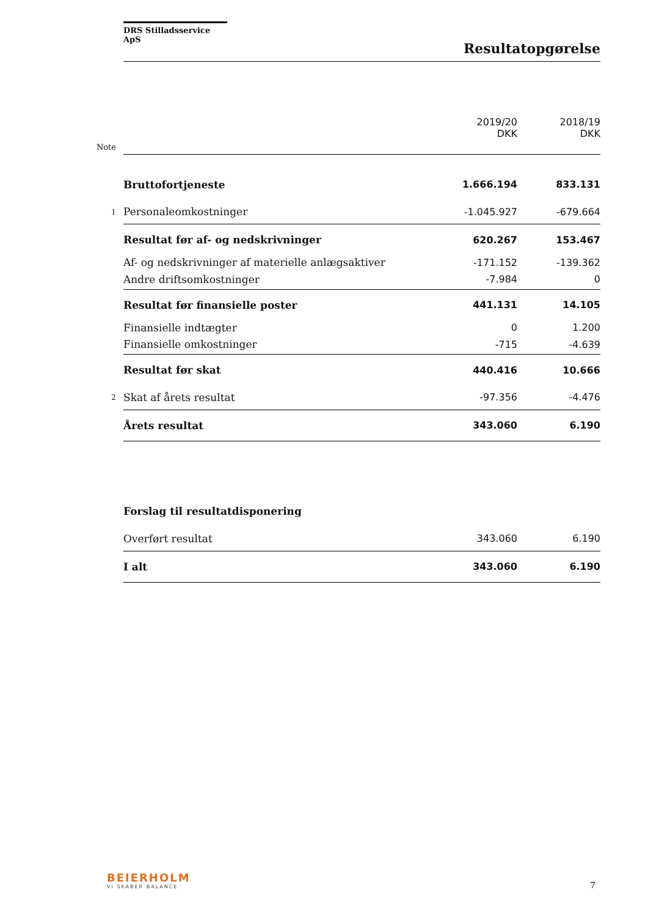DRS Stilladsservice ApS
Resultatopgørelse
| | | 2019/20 DKK | 2018/19 DKK |
| --- | --- | --- | --- |
| Note | | | |
| | Bruttofortjeneste | 1.666.194 | 833.131 |
| 1 | Personaleomkostninger | -1.045.927 | -679.664 |
| | Resultat før af- og nedskrivninger | 620.267 | 153.467 |
| | Af- og nedskrivninger af materielle anlægsaktiver | -171.152 | -139.362 |
| | Andre driftsomkostninger | -7.984 | 0 |
| | Resultat før finansielle poster | 441.131 | 14.105 |
| | Finansielle indtægter | 0 | 1.200 |
| | Finansielle omkostninger | -715 | -4.639 |
| | Resultat før skat | 440.416 | 10.666 |
| 2 | Skat af årets resultat | -97.356 | -4.476 |
| | Årets resultat | 343.060 | 6.190 |
| | Forslag til resultatdisponering | | |
| | Overført resultat | 343.060 | 6.190 |
| | I alt | 343.060 | 6.190 |
BEIERHOLM
VI SKABER BALANCE
7